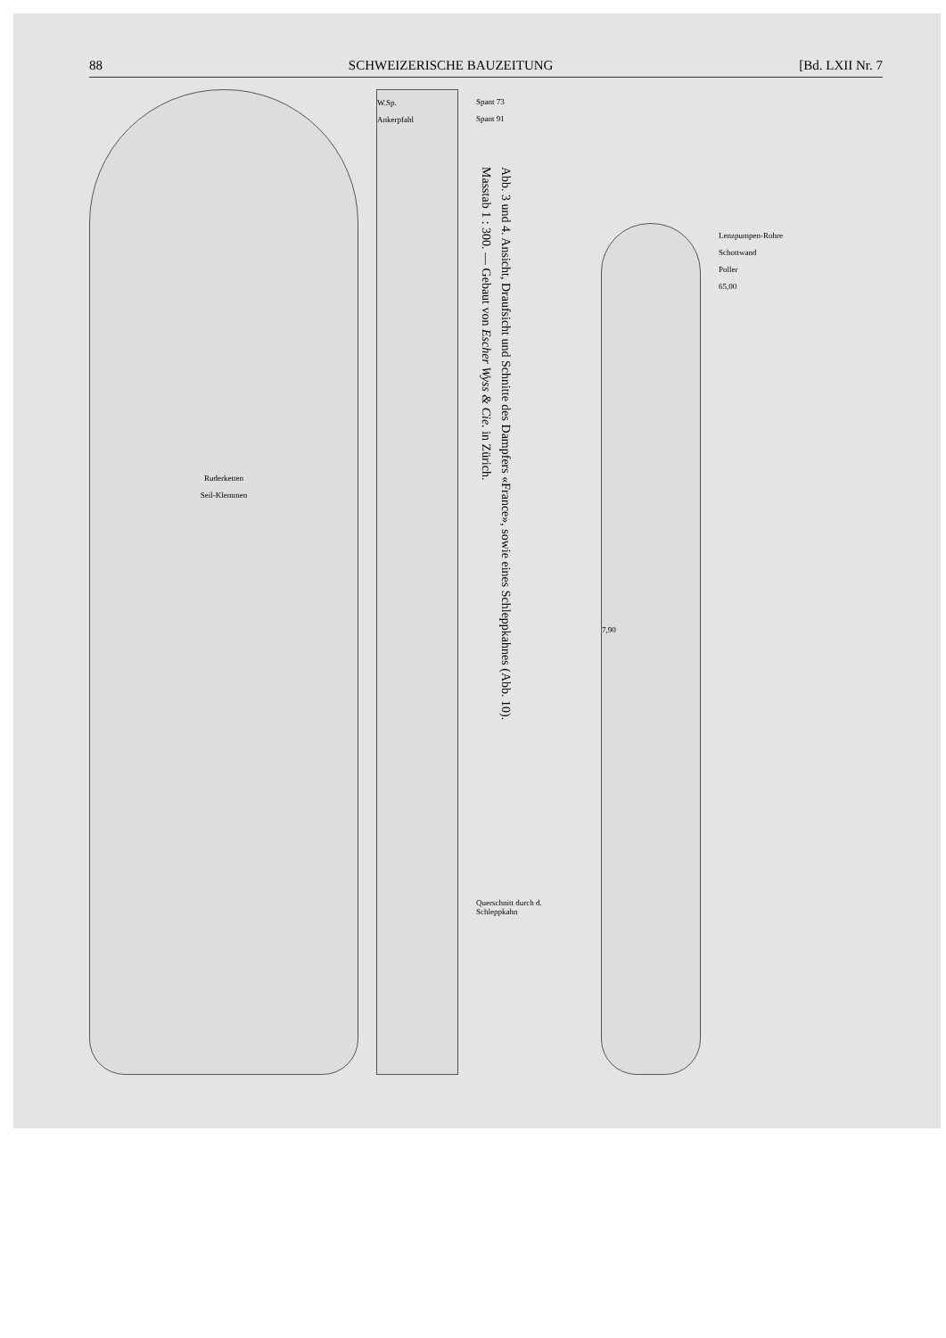88 SCHWEIZERISCHE BAUZEITUNG [Bd. LXII Nr. 7
Ruderketten
Seil-Klemmen
W.Sp.
Ankerpfahl
Spant 73
Spant 91
Abb. 3 und 4. Ansicht, Draufsicht und Schnitte des Dampfers «France», sowie eines Schleppkahnes (Abb. 10).
Masstab 1 : 300. — Gebaut von Escher Wyss & Cie. in Zürich.
Querschnitt durch d. Schleppkahn
7,90
Lenzpumpen-Rohre
Schottwand
Poller
65,00